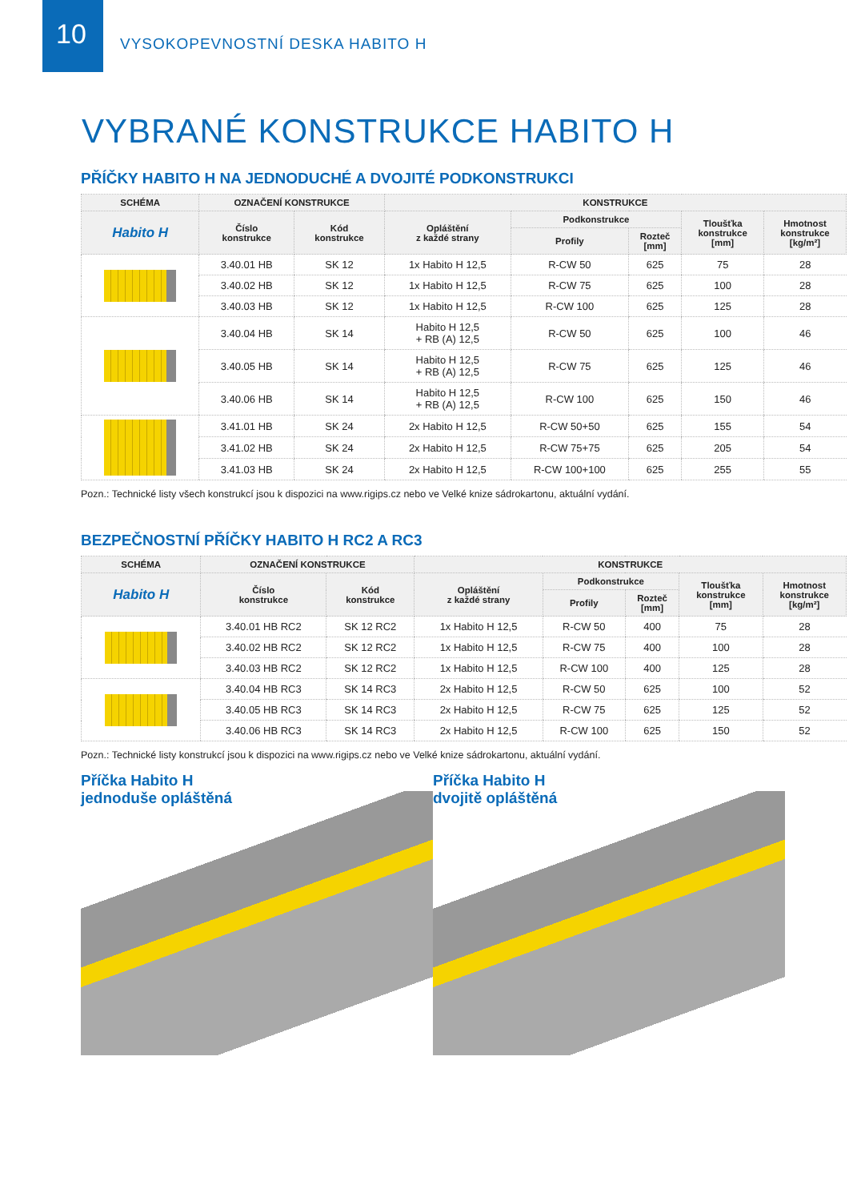10
VYSOKOPEVNOSTNÍ DESKA HABITO H
VYBRANÉ KONSTRUKCE HABITO H
PŘÍČKY HABITO H NA JEDNODUCHÉ A DVOJITÉ PODKONSTRUKCI
| SCHÉMA | OZNAČENÍ KONSTRUKCE | | KONSTRUKCE | | | | |
| --- | --- | --- | --- | --- | --- | --- | --- |
| Habito H | Číslo konstrukce | Kód konstrukce | Opláštění z každé strany | Podkonstrukce | | Tloušťka konstrukce [mm] | Hmotnost konstrukce [kg/m²] |
| | | | | Profily | Rozteč [mm] | | |
| | 3.40.01 HB | SK 12 | 1x Habito H 12,5 | R-CW 50 | 625 | 75 | 28 |
| | 3.40.02 HB | SK 12 | 1x Habito H 12,5 | R-CW 75 | 625 | 100 | 28 |
| | 3.40.03 HB | SK 12 | 1x Habito H 12,5 | R-CW 100 | 625 | 125 | 28 |
| | 3.40.04 HB | SK 14 | Habito H 12,5 + RB (A) 12,5 | R-CW 50 | 625 | 100 | 46 |
| | 3.40.05 HB | SK 14 | Habito H 12,5 + RB (A) 12,5 | R-CW 75 | 625 | 125 | 46 |
| | 3.40.06 HB | SK 14 | Habito H 12,5 + RB (A) 12,5 | R-CW 100 | 625 | 150 | 46 |
| | 3.41.01 HB | SK 24 | 2x Habito H 12,5 | R-CW 50+50 | 625 | 155 | 54 |
| | 3.41.02 HB | SK 24 | 2x Habito H 12,5 | R-CW 75+75 | 625 | 205 | 54 |
| | 3.41.03 HB | SK 24 | 2x Habito H 12,5 | R-CW 100+100 | 625 | 255 | 55 |
Pozn.: Technické listy všech konstrukcí jsou k dispozici na www.rigips.cz nebo ve Velké knize sádrokartonu, aktuální vydání.
BEZPEČNOSTNÍ PŘÍČKY HABITO H RC2 A RC3
| SCHÉMA | OZNAČENÍ KONSTRUKCE | | KONSTRUKCE | | | | |
| --- | --- | --- | --- | --- | --- | --- | --- |
| Habito H | Číslo konstrukce | Kód konstrukce | Opláštění z každé strany | Podkonstrukce | | Tloušťka konstrukce [mm] | Hmotnost konstrukce [kg/m²] |
| | | | | Profily | Rozteč [mm] | | |
| | 3.40.01 HB RC2 | SK 12 RC2 | 1x Habito H 12,5 | R-CW 50 | 400 | 75 | 28 |
| | 3.40.02 HB RC2 | SK 12 RC2 | 1x Habito H 12,5 | R-CW 75 | 400 | 100 | 28 |
| | 3.40.03 HB RC2 | SK 12 RC2 | 1x Habito H 12,5 | R-CW 100 | 400 | 125 | 28 |
| | 3.40.04 HB RC3 | SK 14 RC3 | 2x Habito H 12,5 | R-CW 50 | 625 | 100 | 52 |
| | 3.40.05 HB RC3 | SK 14 RC3 | 2x Habito H 12,5 | R-CW 75 | 625 | 125 | 52 |
| | 3.40.06 HB RC3 | SK 14 RC3 | 2x Habito H 12,5 | R-CW 100 | 625 | 150 | 52 |
Pozn.: Technické listy konstrukcí jsou k dispozici na www.rigips.cz nebo ve Velké knize sádrokartonu, aktuální vydání.
Příčka Habito H
jednoduše opláštěná
Příčka Habito H
dvojitě opláštěná